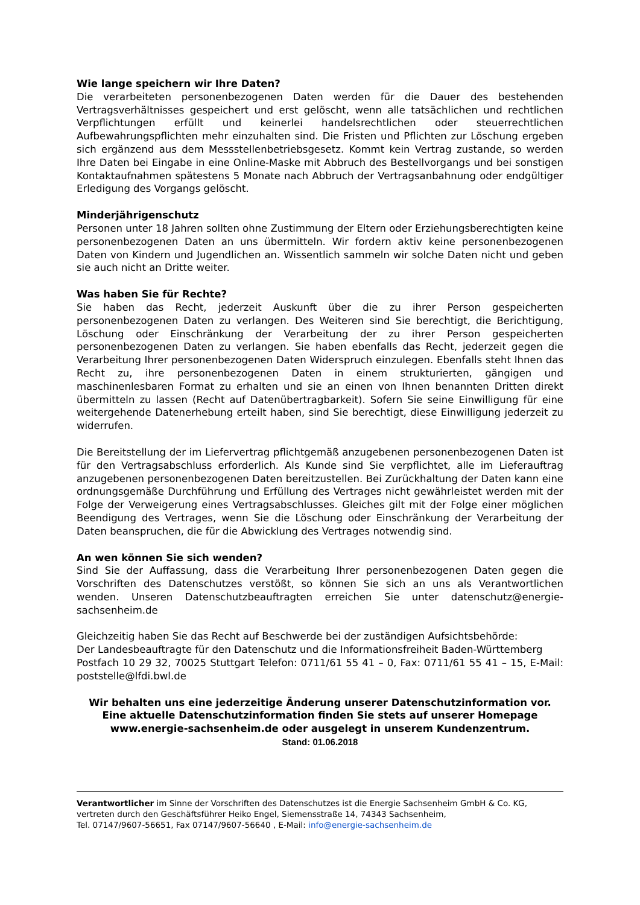Wie lange speichern wir Ihre Daten?
Die verarbeiteten personenbezogenen Daten werden für die Dauer des bestehenden Vertragsverhältnisses gespeichert und erst gelöscht, wenn alle tatsächlichen und rechtlichen Verpflichtungen erfüllt und keinerlei handelsrechtlichen oder steuerrechtlichen Aufbewahrungspflichten mehr einzuhalten sind. Die Fristen und Pflichten zur Löschung ergeben sich ergänzend aus dem Messstellenbetriebsgesetz. Kommt kein Vertrag zustande, so werden Ihre Daten bei Eingabe in eine Online-Maske mit Abbruch des Bestellvorgangs und bei sonstigen Kontaktaufnahmen spätestens 5 Monate nach Abbruch der Vertragsanbahnung oder endgültiger Erledigung des Vorgangs gelöscht.
Minderjährigenschutz
Personen unter 18 Jahren sollten ohne Zustimmung der Eltern oder Erziehungsberechtigten keine personenbezogenen Daten an uns übermitteln. Wir fordern aktiv keine personenbezogenen Daten von Kindern und Jugendlichen an. Wissentlich sammeln wir solche Daten nicht und geben sie auch nicht an Dritte weiter.
Was haben Sie für Rechte?
Sie haben das Recht, jederzeit Auskunft über die zu ihrer Person gespeicherten personenbezogenen Daten zu verlangen. Des Weiteren sind Sie berechtigt, die Berichtigung, Löschung oder Einschränkung der Verarbeitung der zu ihrer Person gespeicherten personenbezogenen Daten zu verlangen. Sie haben ebenfalls das Recht, jederzeit gegen die Verarbeitung Ihrer personenbezogenen Daten Widerspruch einzulegen. Ebenfalls steht Ihnen das Recht zu, ihre personenbezogenen Daten in einem strukturierten, gängigen und maschinenlesbaren Format zu erhalten und sie an einen von Ihnen benannten Dritten direkt übermitteln zu lassen (Recht auf Datenübertragbarkeit). Sofern Sie seine Einwilligung für eine weitergehende Datenerhebung erteilt haben, sind Sie berechtigt, diese Einwilligung jederzeit zu widerrufen.
Die Bereitstellung der im Liefervertrag pflichtgemäß anzugebenen personenbezogenen Daten ist für den Vertragsabschluss erforderlich. Als Kunde sind Sie verpflichtet, alle im Lieferauftrag anzugebenen personenbezogenen Daten bereitzustellen. Bei Zurückhaltung der Daten kann eine ordnungsgemäße Durchführung und Erfüllung des Vertrages nicht gewährleistet werden mit der Folge der Verweigerung eines Vertragsabschlusses. Gleiches gilt mit der Folge einer möglichen Beendigung des Vertrages, wenn Sie die Löschung oder Einschränkung der Verarbeitung der Daten beanspruchen, die für die Abwicklung des Vertrages notwendig sind.
An wen können Sie sich wenden?
Sind Sie der Auffassung, dass die Verarbeitung Ihrer personenbezogenen Daten gegen die Vorschriften des Datenschutzes verstößt, so können Sie sich an uns als Verantwortlichen wenden. Unseren Datenschutzbeauftragten erreichen Sie unter datenschutz@energie-sachsenheim.de
Gleichzeitig haben Sie das Recht auf Beschwerde bei der zuständigen Aufsichtsbehörde:
Der Landesbeauftragte für den Datenschutz und die Informationsfreiheit Baden-Württemberg
Postfach 10 29 32, 70025 Stuttgart Telefon: 0711/61 55 41 – 0, Fax: 0711/61 55 41 – 15, E-Mail: poststelle@lfdi.bwl.de
Wir behalten uns eine jederzeitige Änderung unserer Datenschutzinformation vor.
Eine aktuelle Datenschutzinformation finden Sie stets auf unserer Homepage www.energie-sachsenheim.de oder ausgelegt in unserem Kundenzentrum.
Stand: 01.06.2018
Verantwortlicher im Sinne der Vorschriften des Datenschutzes ist die Energie Sachsenheim GmbH & Co. KG,
vertreten durch den Geschäftsführer Heiko Engel, Siemensstraße 14, 74343 Sachsenheim,
Tel. 07147/9607-56651, Fax 07147/9607-56640 , E-Mail: info@energie-sachsenheim.de